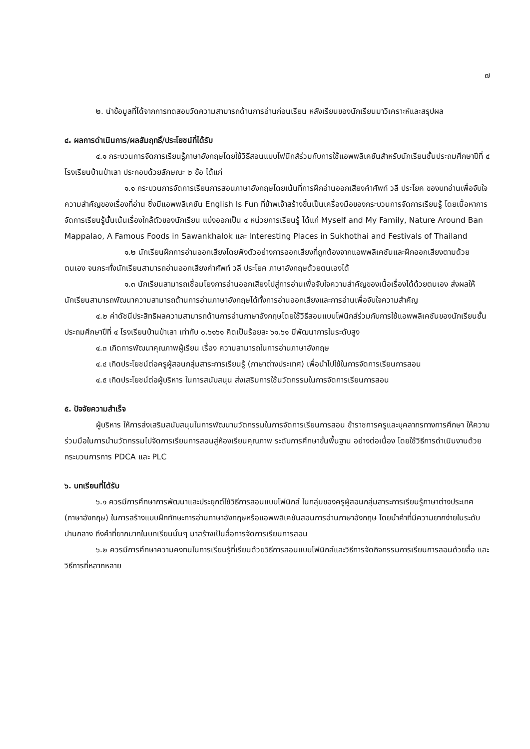๗
๒. นำข้อมูลที่ได้จากการทดสอบวัดความสามารถด้านการอ่านก่อนเรียน หลังเรียนของนักเรียนมาวิเคราะห์และสรุปผล
๔. ผลการดำเนินการ/ผลสัมฤทธิ์/ประโยชน์ที่ได้รับ
๔.๑ กระบวนการจัดการเรียนรู้ภาษาอังกฤษโดยใช้วิธีสอนแบบโฟนิกส์ร่วมกับการใช้แอพพลิเคชันสำหรับนักเรียนชั้นประถมศึกษาปีที่ ๔ โรงเรียนบ้านป่าเลา ประกอบด้วยลักษณะ ๒ ข้อ ได้แก่
๑.๑ กระบวนการจัดการเรียนการสอนภาษาอังกฤษโดยเน้นที่การฝึกอ่านออกเสียงคำศัพท์ วลี ประโยค ของบทอ่านเพื่อจับใจความสำคัญของเรื่องที่อ่าน ซึ่งมีแอพพลิเคชัน English Is Fun ที่ข้าพเจ้าสร้างขึ้นเป็นเครื่องมือของกระบวนการจัดการเรียนรู้ โดยเนื้อหาการจัดการเรียนรู้นั้นเน้นเรื่องใกล้ตัวของนักเรียน แบ่งออกเป็น ๔ หน่วยการเรียนรู้ ได้แก่ Myself and My Family, Nature Around Ban Mappalao, A Famous Foods in Sawankhalok และ Interesting Places in Sukhothai and Festivals of Thailand
๑.๒ นักเรียนฝึกการอ่านออกเสียงโดยฟังตัวอย่างการออกเสียงที่ถูกต้องจากแอพพลิเคชันและฝึกออกเสียงตามด้วยตนเอง จนกระทั่งนักเรียนสามารถอ่านออกเสียงคำศัพท์ วลี ประโยค ภาษาอังกฤษด้วยตนเองได้
๑.๓ นักเรียนสามารถเชื่อมโยงการอ่านออกเสียงไปสู่การอ่านเพื่อจับใจความสำคัญของเนื้อเรื่องได้ด้วยตนเอง ส่งผลให้นักเรียนสามารถพัฒนาความสามารถด้านการอ่านภาษาอังกฤษได้ทั้งการอ่านออกเสียงและการอ่านเพื่อจับใจความสำคัญ
๔.๒ ค่าดัชนีประสิทธิผลความสามารถด้านการอ่านภาษาอังกฤษโดยใช้วิธีสอนแบบโฟนิกส์ร่วมกับการใช้แอพพลิเคชันของนักเรียนชั้นประถมศึกษาปีที่ ๔ โรงเรียนบ้านป่าเลา เท่ากับ ๐.๖๑๖๑ คิดเป็นร้อยละ ๖๑.๖๑ มีพัฒนาการในระดับสูง
๔.๓ เกิดการพัฒนาคุณภาพผู้เรียน เรื่อง ความสามารถในการอ่านภาษาอังกฤษ
๔.๔ เกิดประโยชน์ต่อครูผู้สอนกลุ่มสาระการเรียนรู้ (ภาษาต่างประเทศ) เพื่อนำไปใช้ในการจัดการเรียนการสอน
๔.๕ เกิดประโยชน์ต่อผู้บริหาร ในการสนับสนุน ส่งเสริมการใช้นวัตกรรมในการจัดการเรียนการสอน
๕. ปัจจัยความสำเร็จ
ผู้บริหาร ให้การส่งเสริมสนับสนุนในการพัฒนานวัตกรรมในการจัดการเรียนการสอน ข้าราชการครูและบุคลากรทางการศึกษา ให้ความร่วมมือในการนำนวัตกรรมไปจัดการเรียนการสอนสู่ห้องเรียนคุณภาพ ระดับการศึกษาขั้นพื้นฐาน อย่างต่อเนื่อง โดยใช้วิธีการดำเนินงานด้วยกระบวนการการ PDCA และ PLC
๖. บทเรียนที่ได้รับ
๖.๑ ควรมีการศึกษาการพัฒนาและประยุกต์ใช้วิธีการสอนแบบโฟนิกส์ ในกลุ่มของครูผู้สอนกลุ่มสาระการเรียนรู้ภาษาต่างประเทศ (ภาษาอังกฤษ) ในการสร้างแบบฝึกทักษะการอ่านภาษาอังกฤษหรือแอพพลิเคชันสอนการอ่านภาษาอังกฤษ โดยนำคำที่มีความยากง่ายในระดับปานกลาง ถึงคำที่ยากมากในบทเรียนนั้นๆ มาสร้างเป็นสื่อการจัดการเรียนการสอน
๖.๒ ควรมีการศึกษาความคงทนในการเรียนรู้ที่เรียนด้วยวิธีการสอนแบบโฟนิกส์และวิธีการจัดกิจกรรมการเรียนการสอนด้วยสื่อ และวิธีการที่หลากหลาย